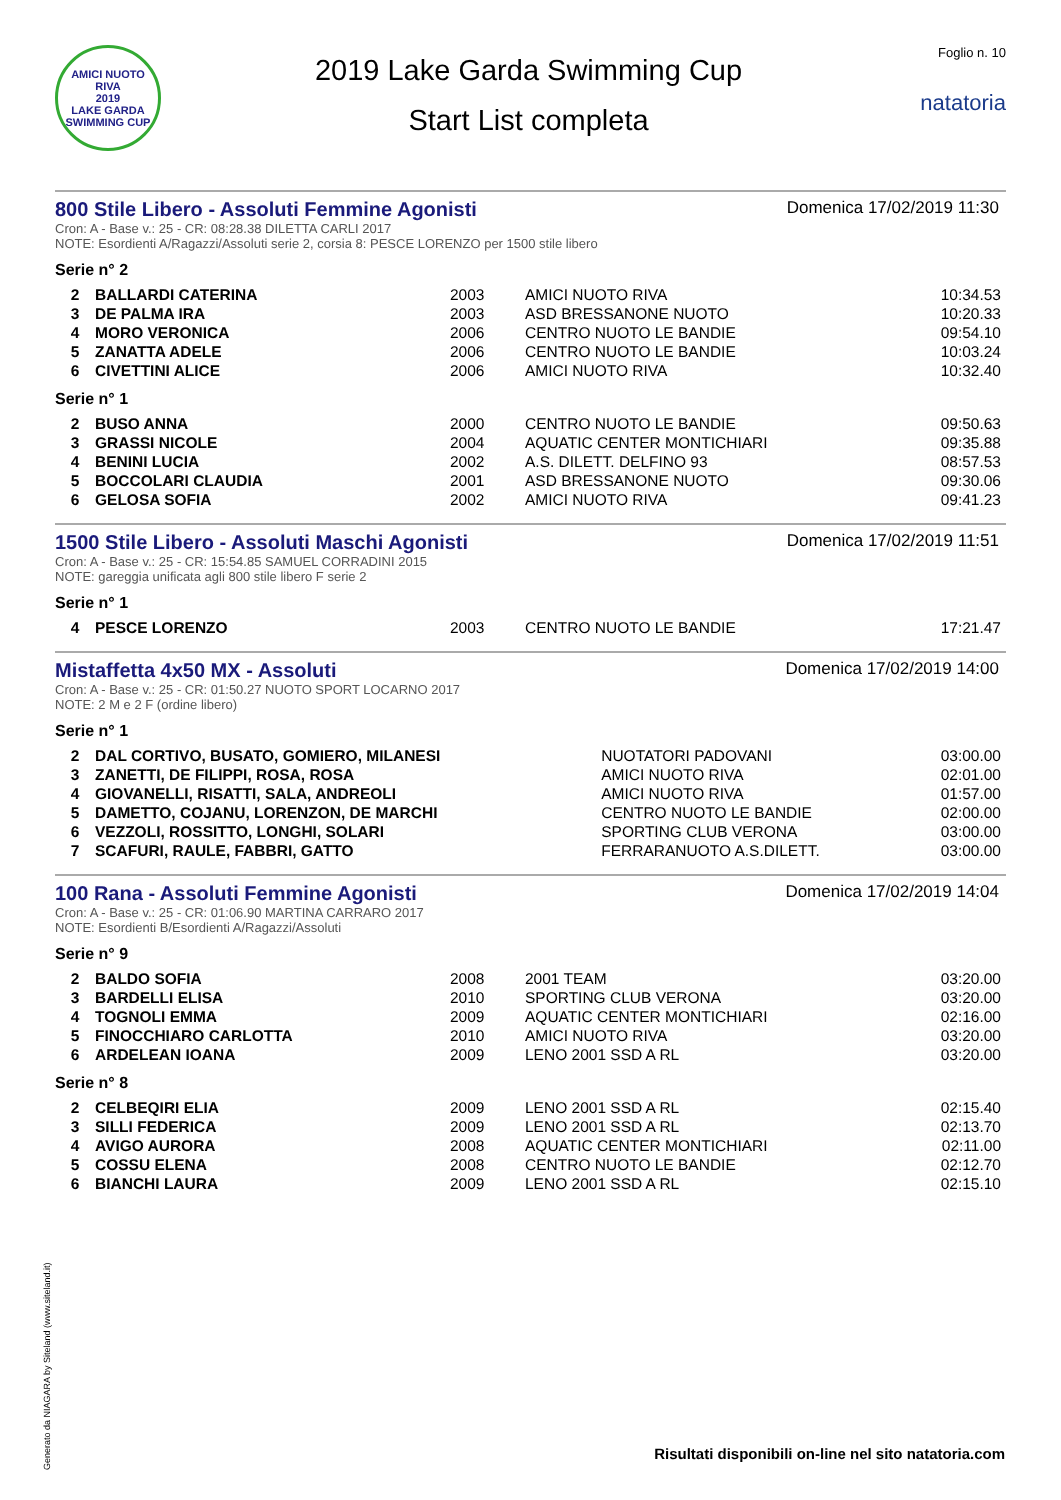AMICI NUOTO RIVA
2019
LAKE GARDA SWIMMING CUP
2019 Lake Garda Swimming Cup
Start List completa
Foglio n. 10
natatoria
800 Stile Libero - Assoluti Femmine Agonisti
Domenica 17/02/2019 11:30
Cron: A - Base v.: 25 - CR: 08:28.38 DILETTA CARLI 2017
NOTE: Esordienti A/Ragazzi/Assoluti serie 2, corsia 8: PESCE LORENZO per 1500 stile libero
Serie n° 2
| 2 | BALLARDI CATERINA | 2003 | AMICI NUOTO RIVA | 10:34.53 |
| 3 | DE PALMA IRA | 2003 | ASD BRESSANONE NUOTO | 10:20.33 |
| 4 | MORO VERONICA | 2006 | CENTRO NUOTO LE BANDIE | 09:54.10 |
| 5 | ZANATTA ADELE | 2006 | CENTRO NUOTO LE BANDIE | 10:03.24 |
| 6 | CIVETTINI ALICE | 2006 | AMICI NUOTO RIVA | 10:32.40 |
Serie n° 1
| 2 | BUSO ANNA | 2000 | CENTRO NUOTO LE BANDIE | 09:50.63 |
| 3 | GRASSI NICOLE | 2004 | AQUATIC CENTER MONTICHIARI | 09:35.88 |
| 4 | BENINI LUCIA | 2002 | A.S. DILETT. DELFINO 93 | 08:57.53 |
| 5 | BOCCOLARI CLAUDIA | 2001 | ASD BRESSANONE NUOTO | 09:30.06 |
| 6 | GELOSA SOFIA | 2002 | AMICI NUOTO RIVA | 09:41.23 |
1500 Stile Libero - Assoluti Maschi Agonisti
Domenica 17/02/2019 11:51
Cron: A - Base v.: 25 - CR: 15:54.85 SAMUEL CORRADINI 2015
NOTE: gareggia unificata agli 800 stile libero F serie 2
Serie n° 1
| 4 | PESCE LORENZO | 2003 | CENTRO NUOTO LE BANDIE | 17:21.47 |
Mistaffetta 4x50 MX - Assoluti
Domenica 17/02/2019 14:00
Cron: A - Base v.: 25 - CR: 01:50.27 NUOTO SPORT LOCARNO 2017
NOTE: 2 M e 2 F (ordine libero)
Serie n° 1
| 2 | DAL CORTIVO, BUSATO, GOMIERO, MILANESI | NUOTATORI PADOVANI | 03:00.00 |
| 3 | ZANETTI, DE FILIPPI, ROSA, ROSA | AMICI NUOTO RIVA | 02:01.00 |
| 4 | GIOVANELLI, RISATTI, SALA, ANDREOLI | AMICI NUOTO RIVA | 01:57.00 |
| 5 | DAMETTO, COJANU, LORENZON, DE MARCHI | CENTRO NUOTO LE BANDIE | 02:00.00 |
| 6 | VEZZOLI, ROSSITTO, LONGHI, SOLARI | SPORTING CLUB VERONA | 03:00.00 |
| 7 | SCAFURI, RAULE, FABBRI, GATTO | FERRARANUOTO A.S.DILETT. | 03:00.00 |
100 Rana - Assoluti Femmine Agonisti
Domenica 17/02/2019 14:04
Cron: A - Base v.: 25 - CR: 01:06.90 MARTINA CARRARO 2017
NOTE: Esordienti B/Esordienti A/Ragazzi/Assoluti
Serie n° 9
| 2 | BALDO SOFIA | 2008 | 2001 TEAM | 03:20.00 |
| 3 | BARDELLI ELISA | 2010 | SPORTING CLUB VERONA | 03:20.00 |
| 4 | TOGNOLI EMMA | 2009 | AQUATIC CENTER MONTICHIARI | 02:16.00 |
| 5 | FINOCCHIARO CARLOTTA | 2010 | AMICI NUOTO RIVA | 03:20.00 |
| 6 | ARDELEAN IOANA | 2009 | LENO 2001 SSD A RL | 03:20.00 |
Serie n° 8
| 2 | CELBEQIRI ELIA | 2009 | LENO 2001 SSD A RL | 02:15.40 |
| 3 | SILLI FEDERICA | 2009 | LENO 2001 SSD A RL | 02:13.70 |
| 4 | AVIGO AURORA | 2008 | AQUATIC CENTER MONTICHIARI | 02:11.00 |
| 5 | COSSU ELENA | 2008 | CENTRO NUOTO LE BANDIE | 02:12.70 |
| 6 | BIANCHI LAURA | 2009 | LENO 2001 SSD A RL | 02:15.10 |
Generato da NIAGARA by Siteland (www.siteland.it)
Risultati disponibili on-line nel sito natatoria.com